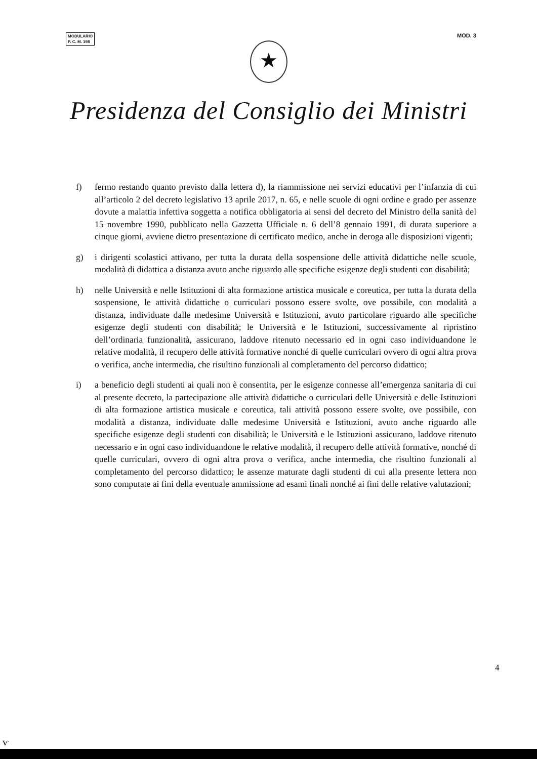MODULARIO
P. C. M. 198
MOD. 3
★
Presidenza del Consiglio dei Ministri
f) fermo restando quanto previsto dalla lettera d), la riammissione nei servizi educativi per l’infanzia di cui all’articolo 2 del decreto legislativo 13 aprile 2017, n. 65, e nelle scuole di ogni ordine e grado per assenze dovute a malattia infettiva soggetta a notifica obbligatoria ai sensi del decreto del Ministro della sanità del 15 novembre 1990, pubblicato nella Gazzetta Ufficiale n. 6 dell’8 gennaio 1991, di durata superiore a cinque giorni, avviene dietro presentazione di certificato medico, anche in deroga alle disposizioni vigenti;
g) i dirigenti scolastici attivano, per tutta la durata della sospensione delle attività didattiche nelle scuole, modalità di didattica a distanza avuto anche riguardo alle specifiche esigenze degli studenti con disabilità;
h) nelle Università e nelle Istituzioni di alta formazione artistica musicale e coreutica, per tutta la durata della sospensione, le attività didattiche o curriculari possono essere svolte, ove possibile, con modalità a distanza, individuate dalle medesime Università e Istituzioni, avuto particolare riguardo alle specifiche esigenze degli studenti con disabilità; le Università e le Istituzioni, successivamente al ripristino dell’ordinaria funzionalità, assicurano, laddove ritenuto necessario ed in ogni caso individuandone le relative modalità, il recupero delle attività formative nonché di quelle curriculari ovvero di ogni altra prova o verifica, anche intermedia, che risultino funzionali al completamento del percorso didattico;
i) a beneficio degli studenti ai quali non è consentita, per le esigenze connesse all’emergenza sanitaria di cui al presente decreto, la partecipazione alle attività didattiche o curriculari delle Università e delle Istituzioni di alta formazione artistica musicale e coreutica, tali attività possono essere svolte, ove possibile, con modalità a distanza, individuate dalle medesime Università e Istituzioni, avuto anche riguardo alle specifiche esigenze degli studenti con disabilità; le Università e le Istituzioni assicurano, laddove ritenuto necessario e in ogni caso individuandone le relative modalità, il recupero delle attività formative, nonché di quelle curriculari, ovvero di ogni altra prova o verifica, anche intermedia, che risultino funzionali al completamento del percorso didattico; le assenze maturate dagli studenti di cui alla presente lettera non sono computate ai fini della eventuale ammissione ad esami finali nonché ai fini delle relative valutazioni;
4
ⱱ